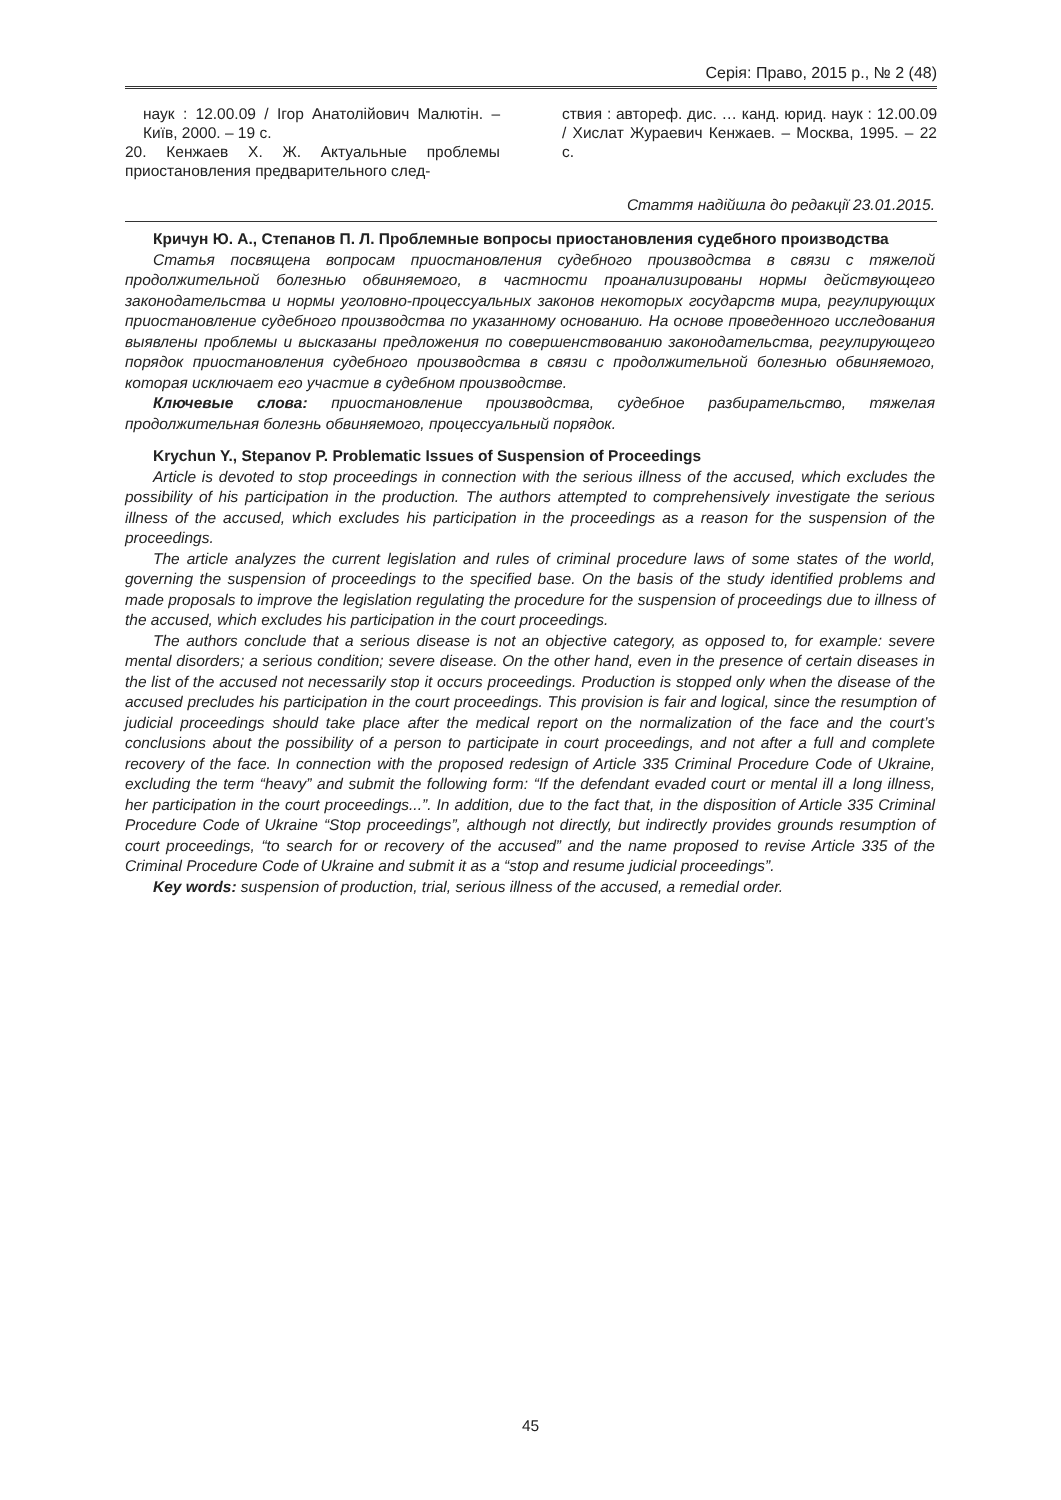Серія: Право, 2015 р., № 2 (48)
наук : 12.00.09 / Ігор Анатолійович Малютін. – Київ, 2000. – 19 с.
20. Кенжаев Х. Ж. Актуальные проблемы приостановления предварительного след-
ствия : автореф. дис. … канд. юрид. наук : 12.00.09 / Хислат Жураевич Кенжаев. – Москва, 1995. – 22 с.
Стаття надійшла до редакції 23.01.2015.
Кричун Ю. А., Степанов П. Л. Проблемные вопросы приостановления судебного производства
Статья посвящена вопросам приостановления судебного производства в связи с тяжелой продолжительной болезнью обвиняемого, в частности проанализированы нормы действующего законодательства и нормы уголовно-процессуальных законов некоторых государств мира, регулирующих приостановление судебного производства по указанному основанию. На основе проведенного исследования выявлены проблемы и высказаны предложения по совершенствованию законодательства, регулирующего порядок приостановления судебного производства в связи с продолжительной болезнью обвиняемого, которая исключает его участие в судебном производстве.
Ключевые слова: приостановление производства, судебное разбирательство, тяжелая продолжительная болезнь обвиняемого, процессуальный порядок.
Krychun Y., Stepanov P. Problematic Issues of Suspension of Proceedings
Article is devoted to stop proceedings in connection with the serious illness of the accused, which excludes the possibility of his participation in the production. The authors attempted to comprehensively investigate the serious illness of the accused, which excludes his participation in the proceedings as a reason for the suspension of the proceedings.
The article analyzes the current legislation and rules of criminal procedure laws of some states of the world, governing the suspension of proceedings to the specified base. On the basis of the study identified problems and made proposals to improve the legislation regulating the procedure for the suspension of proceedings due to illness of the accused, which excludes his participation in the court proceedings.
The authors conclude that a serious disease is not an objective category, as opposed to, for example: severe mental disorders; a serious condition; severe disease. On the other hand, even in the presence of certain diseases in the list of the accused not necessarily stop it occurs proceedings. Production is stopped only when the disease of the accused precludes his participation in the court proceedings. This provision is fair and logical, since the resumption of judicial proceedings should take place after the medical report on the normalization of the face and the court’s conclusions about the possibility of a person to participate in court proceedings, and not after a full and complete recovery of the face. In connection with the proposed redesign of Article 335 Criminal Procedure Code of Ukraine, excluding the term “heavy” and submit the following form: “If the defendant evaded court or mental ill a long illness, her participation in the court proceedings...”. In addition, due to the fact that, in the disposition of Article 335 Criminal Procedure Code of Ukraine “Stop proceedings”, although not directly, but indirectly provides grounds resumption of court proceedings, “to search for or recovery of the accused” and the name proposed to revise Article 335 of the Criminal Procedure Code of Ukraine and submit it as a “stop and resume judicial proceedings”.
Key words: suspension of production, trial, serious illness of the accused, a remedial order.
45